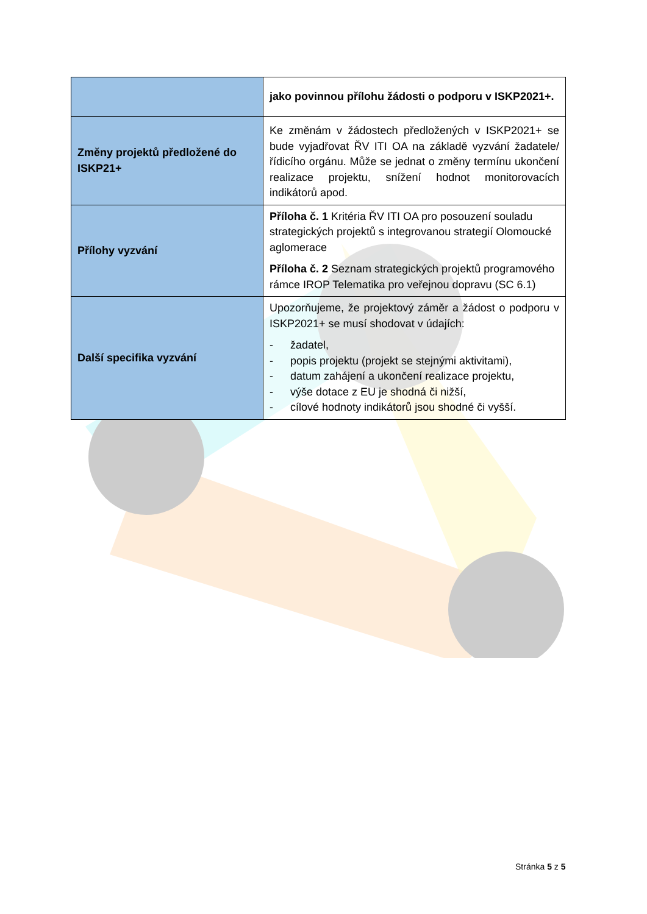| | jako povinnou přílohu žádosti o podporu v ISKP2021+. |
| Změny projektů předložené do ISKP21+ | Ke změnám v žádostech předložených v ISKP2021+ se bude vyjadřovat ŘV ITI OA na základě vyzvání žadatele/řídicího orgánu. Může se jednat o změny termínu ukončení realizace projektu, snížení hodnot monitorovacích indikátorů apod. |
| Přílohy vyzvání | Příloha č. 1 Kritéria ŘV ITI OA pro posouzení souladu strategických projektů s integrovanou strategií Olomoucké aglomerace Příloha č. 2 Seznam strategických projektů programového rámce IROP Telematika pro veřejnou dopravu (SC 6.1) |
| Další specifika vyzvání | Upozorňujeme, že projektový záměr a žádost o podporu v ISKP2021+ se musí shodovat v údajích: - žadatel, - popis projektu (projekt se stejnými aktivitami), - datum zahájení a ukončení realizace projektu, - výše dotace z EU je shodná či nižší, - cílové hodnoty indikátorů jsou shodné či vyšší. |
Stránka 5 z 5